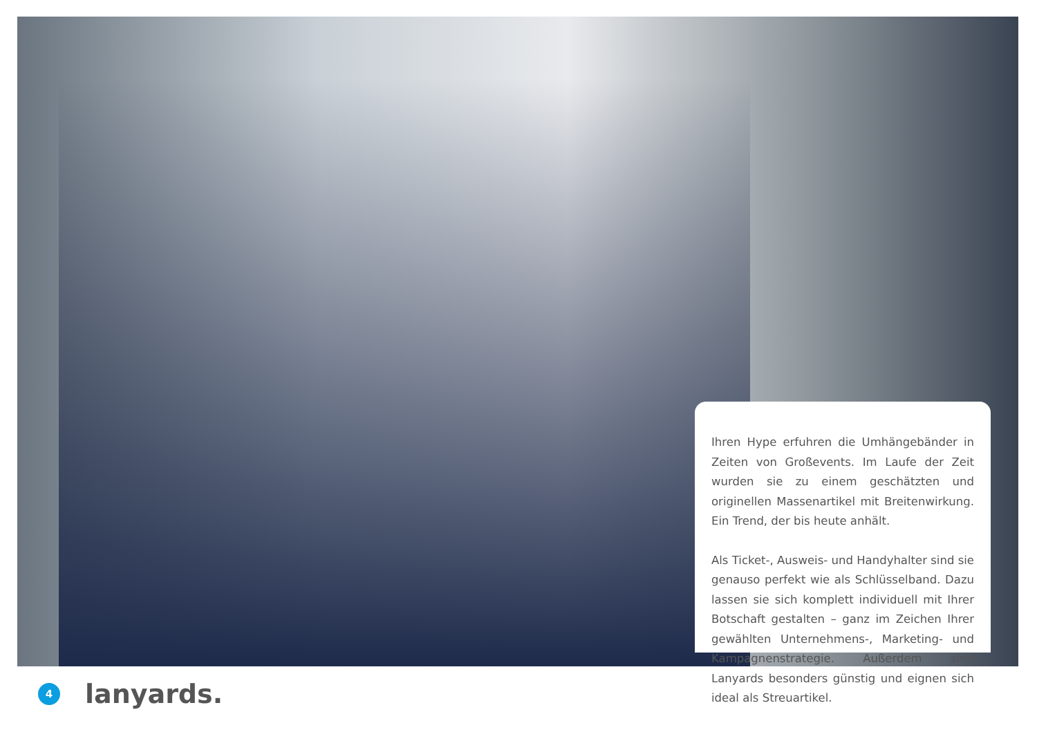Ihren Hype erfuhren die Umhängebänder in Zeiten von Großevents. Im Laufe der Zeit wurden sie zu einem geschätzten und originellen Massenartikel mit Breitenwirkung. Ein Trend, der bis heute anhält.
Als Ticket-, Ausweis- und Handyhalter sind sie genauso perfekt wie als Schlüsselband. Dazu lassen sie sich komplett individuell mit Ihrer Botschaft gestalten – ganz im Zeichen Ihrer gewählten Unternehmens-, Marketing- und Kampagnenstrategie. Außerdem sind Lanyards besonders günstig und eignen sich ideal als Streuartikel.
4
lanyards.